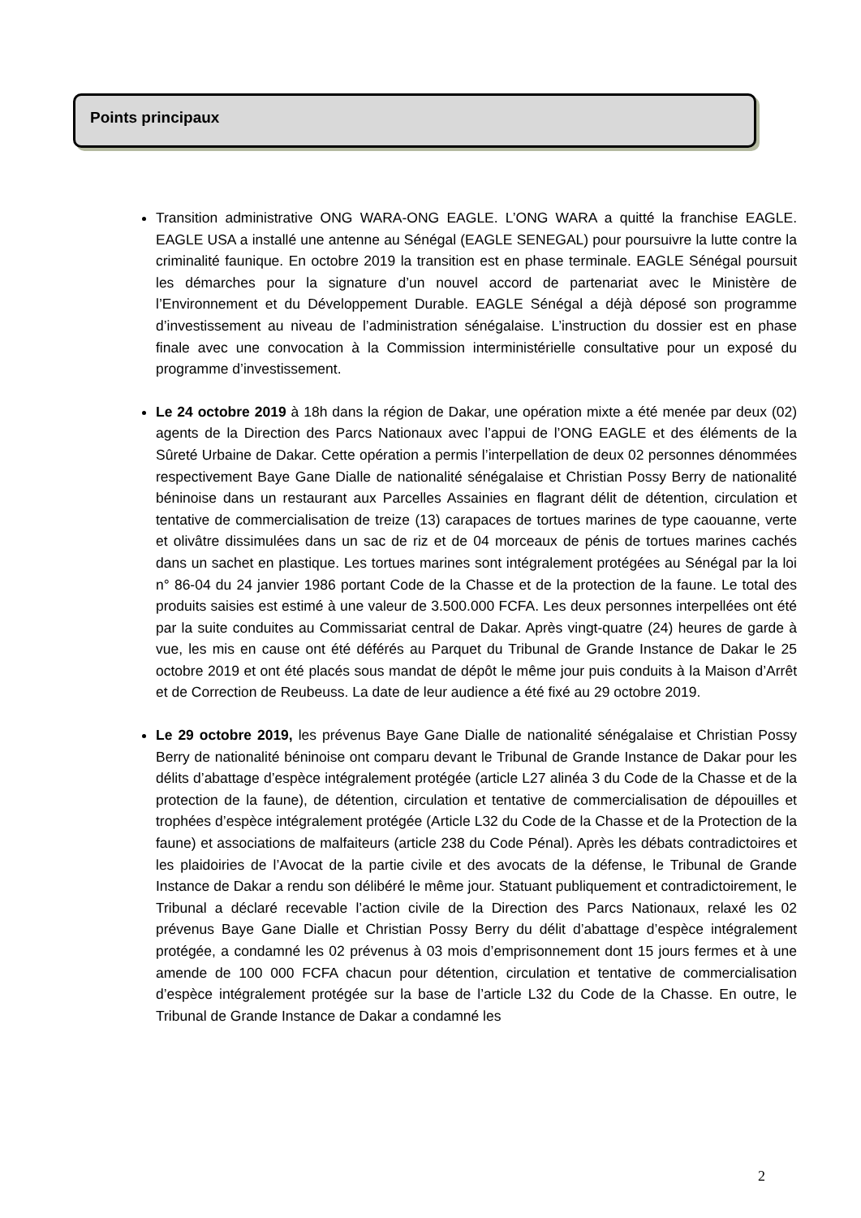Points principaux
Transition administrative ONG WARA-ONG EAGLE. L’ONG WARA a quitté la franchise EAGLE. EAGLE USA a installé une antenne au Sénégal (EAGLE SENEGAL) pour poursuivre la lutte contre la criminalité faunique. En octobre 2019 la transition est en phase terminale. EAGLE Sénégal poursuit les démarches pour la signature d’un nouvel accord de partenariat avec le Ministère de l’Environnement et du Développement Durable. EAGLE Sénégal a déjà déposé son programme d’investissement au niveau de l’administration sénégalaise. L’instruction du dossier est en phase finale avec une convocation à la Commission interministérielle consultative pour un exposé du programme d’investissement.
Le 24 octobre 2019 à 18h dans la région de Dakar, une opération mixte a été menée par deux (02) agents de la Direction des Parcs Nationaux avec l’appui de l’ONG EAGLE et des éléments de la Sûreté Urbaine de Dakar. Cette opération a permis l’interpellation de deux 02 personnes dénommées respectivement Baye Gane Dialle de nationalité sénégalaise et Christian Possy Berry de nationalité béninoise dans un restaurant aux Parcelles Assainies en flagrant délit de détention, circulation et tentative de commercialisation de treize (13) carapaces de tortues marines de type caouanne, verte et olivâtre dissimulées dans un sac de riz et de 04 morceaux de pénis de tortues marines cachés dans un sachet en plastique. Les tortues marines sont intégralement protégées au Sénégal par la loi n° 86-04 du 24 janvier 1986 portant Code de la Chasse et de la protection de la faune. Le total des produits saisies est estimé à une valeur de 3.500.000 FCFA. Les deux personnes interpellées ont été par la suite conduites au Commissariat central de Dakar. Après vingt-quatre (24) heures de garde à vue, les mis en cause ont été déférés au Parquet du Tribunal de Grande Instance de Dakar le 25 octobre 2019 et ont été placés sous mandat de dépôt le même jour puis conduits à la Maison d’Arrêt et de Correction de Reubeuss. La date de leur audience a été fixé au 29 octobre 2019.
Le 29 octobre 2019, les prévenus Baye Gane Dialle de nationalité sénégalaise et Christian Possy Berry de nationalité béninoise ont comparu devant le Tribunal de Grande Instance de Dakar pour les délits d’abattage d’espèce intégralement protégée (article L27 alinéa 3 du Code de la Chasse et de la protection de la faune), de détention, circulation et tentative de commercialisation de dépouilles et trophées d’espèce intégralement protégée (Article L32 du Code de la Chasse et de la Protection de la faune) et associations de malfaiteurs (article 238 du Code Pénal). Après les débats contradictoires et les plaidoiries de l’Avocat de la partie civile et des avocats de la défense, le Tribunal de Grande Instance de Dakar a rendu son délibéré le même jour. Statuant publiquement et contradictoirement, le Tribunal a déclaré recevable l’action civile de la Direction des Parcs Nationaux, relaxé les 02 prévenus Baye Gane Dialle et Christian Possy Berry du délit d’abattage d’espèce intégralement protégée, a condamné les 02 prévenus à 03 mois d’emprisonnement dont 15 jours fermes et à une amende de 100 000 FCFA chacun pour détention, circulation et tentative de commercialisation d’espèce intégralement protégée sur la base de l’article L32 du Code de la Chasse. En outre, le Tribunal de Grande Instance de Dakar a condamné les
2